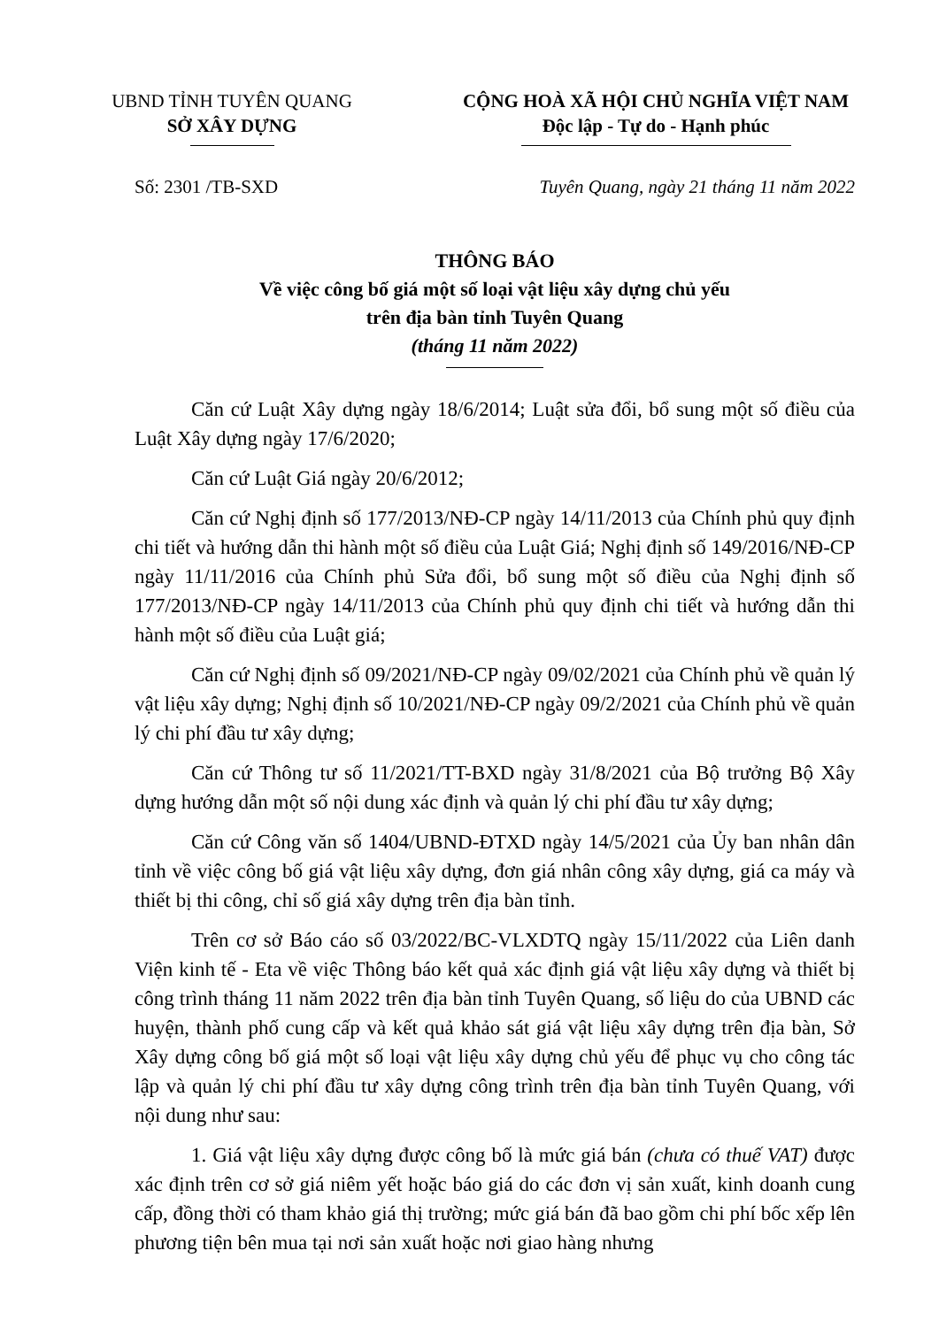UBND TỈNH TUYÊN QUANG
SỞ XÂY DỰNG
CỘNG HOÀ XÃ HỘI CHỦ NGHĨA VIỆT NAM
Độc lập - Tự do - Hạnh phúc
Số: 2301 /TB-SXD Tuyên Quang, ngày 21 tháng 11 năm 2022
THÔNG BÁO
Về việc công bố giá một số loại vật liệu xây dựng chủ yếu
trên địa bàn tỉnh Tuyên Quang
(tháng 11 năm 2022)
Căn cứ Luật Xây dựng ngày 18/6/2014; Luật sửa đổi, bổ sung một số điều của Luật Xây dựng ngày 17/6/2020;
Căn cứ Luật Giá ngày 20/6/2012;
Căn cứ Nghị định số 177/2013/NĐ-CP ngày 14/11/2013 của Chính phủ quy định chi tiết và hướng dẫn thi hành một số điều của Luật Giá; Nghị định số 149/2016/NĐ-CP ngày 11/11/2016 của Chính phủ Sửa đổi, bổ sung một số điều của Nghị định số 177/2013/NĐ-CP ngày 14/11/2013 của Chính phủ quy định chi tiết và hướng dẫn thi hành một số điều của Luật giá;
Căn cứ Nghị định số 09/2021/NĐ-CP ngày 09/02/2021 của Chính phủ về quản lý vật liệu xây dựng; Nghị định số 10/2021/NĐ-CP ngày 09/2/2021 của Chính phủ về quản lý chi phí đầu tư xây dựng;
Căn cứ Thông tư số 11/2021/TT-BXD ngày 31/8/2021 của Bộ trưởng Bộ Xây dựng hướng dẫn một số nội dung xác định và quản lý chi phí đầu tư xây dựng;
Căn cứ Công văn số 1404/UBND-ĐTXD ngày 14/5/2021 của Ủy ban nhân dân tỉnh về việc công bố giá vật liệu xây dựng, đơn giá nhân công xây dựng, giá ca máy và thiết bị thi công, chỉ số giá xây dựng trên địa bàn tỉnh.
Trên cơ sở Báo cáo số 03/2022/BC-VLXDTQ ngày 15/11/2022 của Liên danh Viện kinh tế - Eta về việc Thông báo kết quả xác định giá vật liệu xây dựng và thiết bị công trình tháng 11 năm 2022 trên địa bàn tỉnh Tuyên Quang, số liệu do của UBND các huyện, thành phố cung cấp và kết quả khảo sát giá vật liệu xây dựng trên địa bàn, Sở Xây dựng công bố giá một số loại vật liệu xây dựng chủ yếu để phục vụ cho công tác lập và quản lý chi phí đầu tư xây dựng công trình trên địa bàn tỉnh Tuyên Quang, với nội dung như sau:
1. Giá vật liệu xây dựng được công bố là mức giá bán (chưa có thuế VAT) được xác định trên cơ sở giá niêm yết hoặc báo giá do các đơn vị sản xuất, kinh doanh cung cấp, đồng thời có tham khảo giá thị trường; mức giá bán đã bao gồm chi phí bốc xếp lên phương tiện bên mua tại nơi sản xuất hoặc nơi giao hàng nhưng